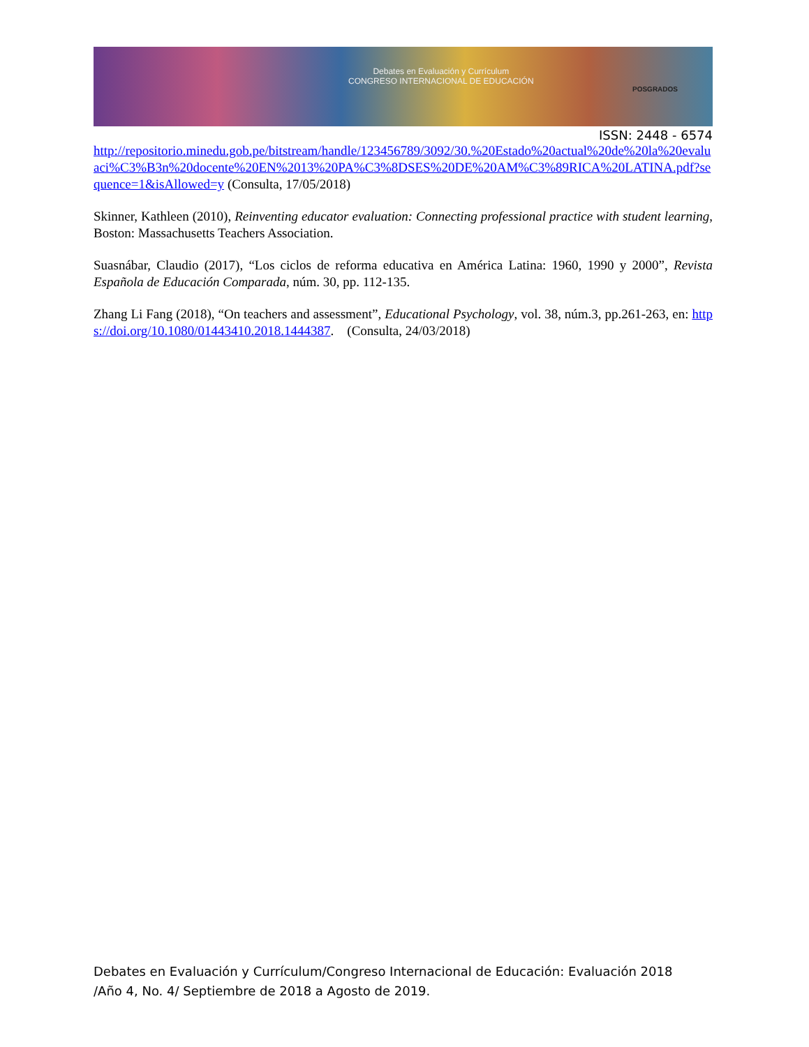Debates en Evaluación y Currículum
CONGRESO INTERNACIONAL DE EDUCACIÓN
POSGRADOS
ISSN: 2448 - 6574
http://repositorio.minedu.gob.pe/bitstream/handle/123456789/3092/30.%20Estado%20actual%20de%20la%20evaluaci%C3%B3n%20docente%20EN%2013%20PA%C3%8DSES%20DE%20AM%C3%89RICA%20LATINA.pdf?sequence=1&isAllowed=y (Consulta, 17/05/2018)
Skinner, Kathleen (2010), Reinventing educator evaluation: Connecting professional practice with student learning, Boston: Massachusetts Teachers Association.
Suasnábar, Claudio (2017), “Los ciclos de reforma educativa en América Latina: 1960, 1990 y 2000”, Revista Española de Educación Comparada, núm. 30, pp. 112-135.
Zhang Li Fang (2018), “On teachers and assessment”, Educational Psychology, vol. 38, núm.3, pp.261-263, en: https://doi.org/10.1080/01443410.2018.1444387. (Consulta, 24/03/2018)
Debates en Evaluación y Currículum/Congreso Internacional de Educación: Evaluación 2018
/Año 4, No. 4/ Septiembre de 2018 a Agosto de 2019.